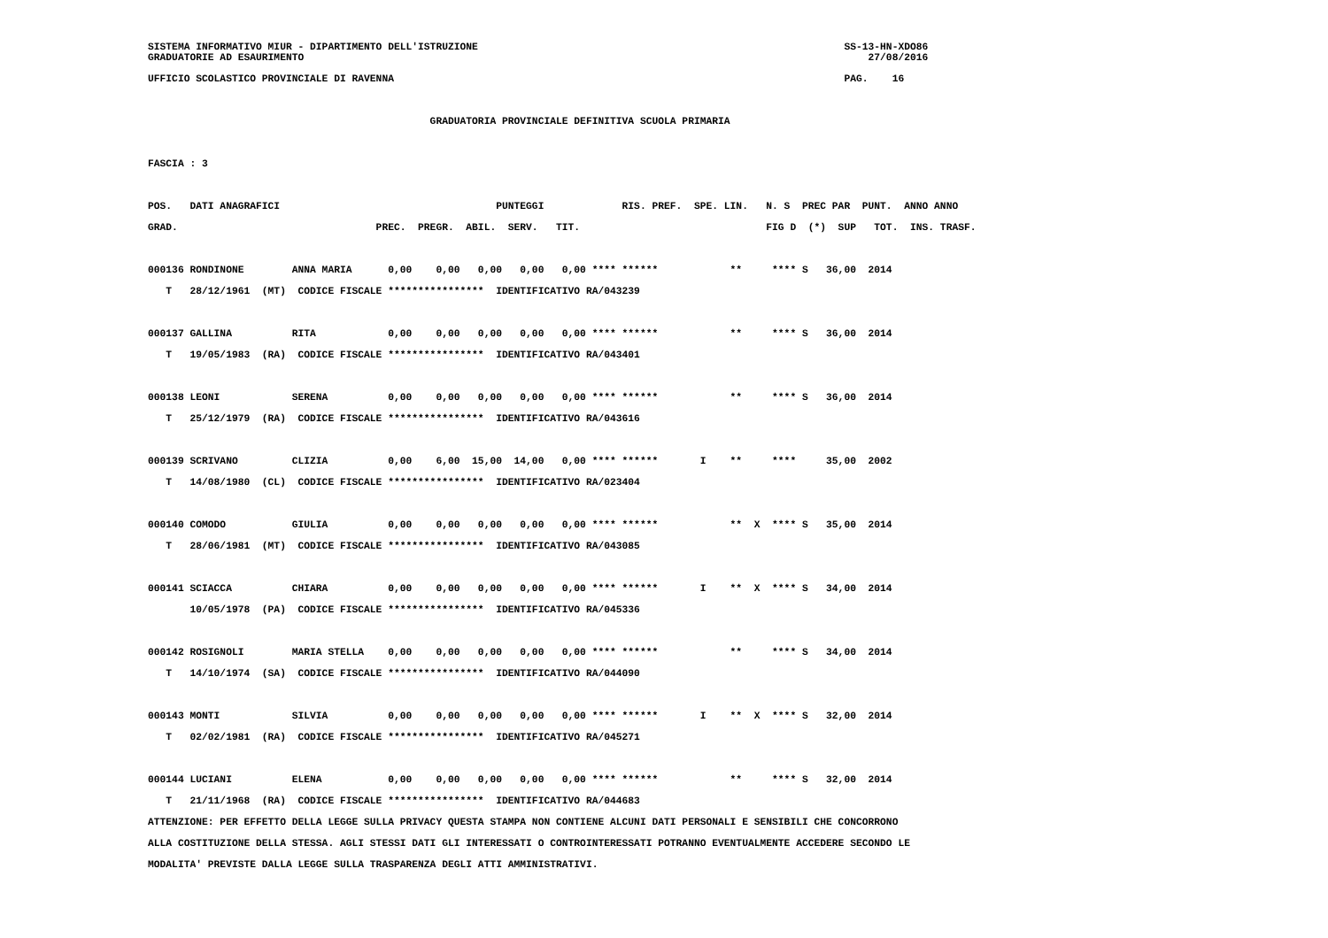SISTEMA INFORMATIVO MIUR - DIPARTIMENTO DELL'ISTRUZIONE                                                             SS-13-HN-XDO86
GRADUATORIE AD ESAURIMENTO                                                                                              27/08/2016
UFFICIO SCOLASTICO PROVINCIALE DI RAVENNA                                                                           PAG.    16

                                               GRADUATORIA PROVINCIALE DEFINITIVA SCUOLA PRIMARIA

FASCIA : 3

POS.   DATI ANAGRAFICI                                    PUNTEGGI             RIS. PREF.  SPE. LIN.   N. S  PREC PAR  PUNT.  ANNO ANNO
GRAD.                                 PREC.  PREGR.  ABIL.  SERV.   TIT.                               FIG D  (*)  SUP   TOT.  INS. TRASF.

000136 RONDINONE        ANNA MARIA      0,00    0,00   0,00   0,00   0,00 **** ******            **     **** S   36,00  2014
   T   28/12/1961  (MT)  CODICE FISCALE ****************  IDENTIFICATIVO RA/043239

000137 GALLINA          RITA            0,00    0,00   0,00   0,00   0,00 **** ******            **     **** S   36,00  2014
   T   19/05/1983  (RA)  CODICE FISCALE ****************  IDENTIFICATIVO RA/043401

000138 LEONI            SERENA          0,00    0,00   0,00   0,00   0,00 **** ******            **     **** S   36,00  2014
   T   25/12/1979  (RA)  CODICE FISCALE ****************  IDENTIFICATIVO RA/043616

000139 SCRIVANO         CLIZIA          0,00    6,00  15,00  14,00   0,00 **** ******       I    **     ****     35,00  2002
   T   14/08/1980  (CL)  CODICE FISCALE ****************  IDENTIFICATIVO RA/023404

000140 COMODO           GIULIA          0,00    0,00   0,00   0,00   0,00 **** ******            **  X  **** S   35,00  2014
   T   28/06/1981  (MT)  CODICE FISCALE ****************  IDENTIFICATIVO RA/043085

000141 SCIACCA          CHIARA          0,00    0,00   0,00   0,00   0,00 **** ******       I    **  X  **** S   34,00  2014
       10/05/1978  (PA)  CODICE FISCALE ****************  IDENTIFICATIVO RA/045336

000142 ROSIGNOLI        MARIA STELLA    0,00    0,00   0,00   0,00   0,00 **** ******            **     **** S   34,00  2014
   T   14/10/1974  (SA)  CODICE FISCALE ****************  IDENTIFICATIVO RA/044090

000143 MONTI            SILVIA          0,00    0,00   0,00   0,00   0,00 **** ******       I    **  X  **** S   32,00  2014
   T   02/02/1981  (RA)  CODICE FISCALE ****************  IDENTIFICATIVO RA/045271

000144 LUCIANI          ELENA           0,00    0,00   0,00   0,00   0,00 **** ******            **     **** S   32,00  2014
   T   21/11/1968  (RA)  CODICE FISCALE ****************  IDENTIFICATIVO RA/044683
ATTENZIONE: PER EFFETTO DELLA LEGGE SULLA PRIVACY QUESTA STAMPA NON CONTIENE ALCUNI DATI PERSONALI E SENSIBILI CHE CONCORRONO
ALLA COSTITUZIONE DELLA STESSA. AGLI STESSI DATI GLI INTERESSATI O CONTROINTERESSATI POTRANNO EVENTUALMENTE ACCEDERE SECONDO LE
MODALITA' PREVISTE DALLA LEGGE SULLA TRASPARENZA DEGLI ATTI AMMINISTRATIVI.